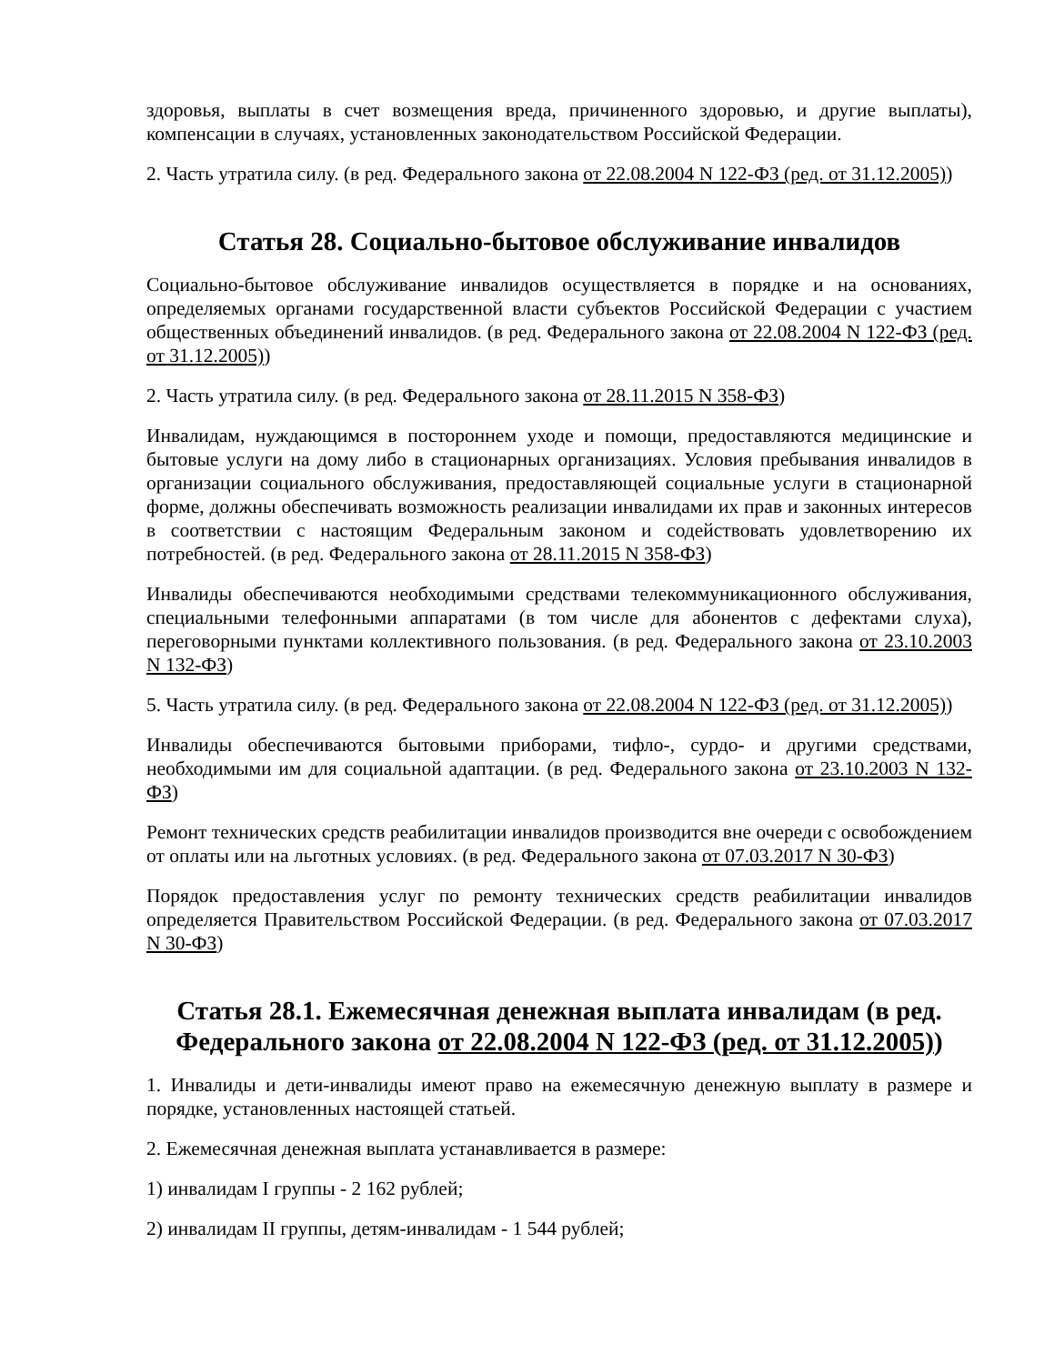здоровья, выплаты в счет возмещения вреда, причиненного здоровью, и другие выплаты), компенсации в случаях, установленных законодательством Российской Федерации.
2. Часть утратила силу. (в ред. Федерального закона от 22.08.2004 N 122-ФЗ (ред. от 31.12.2005))
Статья 28. Социально-бытовое обслуживание инвалидов
Социально-бытовое обслуживание инвалидов осуществляется в порядке и на основаниях, определяемых органами государственной власти субъектов Российской Федерации с участием общественных объединений инвалидов. (в ред. Федерального закона от 22.08.2004 N 122-ФЗ (ред. от 31.12.2005))
2. Часть утратила силу. (в ред. Федерального закона от 28.11.2015 N 358-ФЗ)
Инвалидам, нуждающимся в постороннем уходе и помощи, предоставляются медицинские и бытовые услуги на дому либо в стационарных организациях. Условия пребывания инвалидов в организации социального обслуживания, предоставляющей социальные услуги в стационарной форме, должны обеспечивать возможность реализации инвалидами их прав и законных интересов в соответствии с настоящим Федеральным законом и содействовать удовлетворению их потребностей. (в ред. Федерального закона от 28.11.2015 N 358-ФЗ)
Инвалиды обеспечиваются необходимыми средствами телекоммуникационного обслуживания, специальными телефонными аппаратами (в том числе для абонентов с дефектами слуха), переговорными пунктами коллективного пользования. (в ред. Федерального закона от 23.10.2003 N 132-ФЗ)
5. Часть утратила силу. (в ред. Федерального закона от 22.08.2004 N 122-ФЗ (ред. от 31.12.2005))
Инвалиды обеспечиваются бытовыми приборами, тифло-, сурдо- и другими средствами, необходимыми им для социальной адаптации. (в ред. Федерального закона от 23.10.2003 N 132-ФЗ)
Ремонт технических средств реабилитации инвалидов производится вне очереди с освобождением от оплаты или на льготных условиях. (в ред. Федерального закона от 07.03.2017 N 30-ФЗ)
Порядок предоставления услуг по ремонту технических средств реабилитации инвалидов определяется Правительством Российской Федерации. (в ред. Федерального закона от 07.03.2017 N 30-ФЗ)
Статья 28.1. Ежемесячная денежная выплата инвалидам (в ред. Федерального закона от 22.08.2004 N 122-ФЗ (ред. от 31.12.2005))
1. Инвалиды и дети-инвалиды имеют право на ежемесячную денежную выплату в размере и порядке, установленных настоящей статьей.
2. Ежемесячная денежная выплата устанавливается в размере:
1) инвалидам I группы - 2 162 рублей;
2) инвалидам II группы, детям-инвалидам - 1 544 рублей;